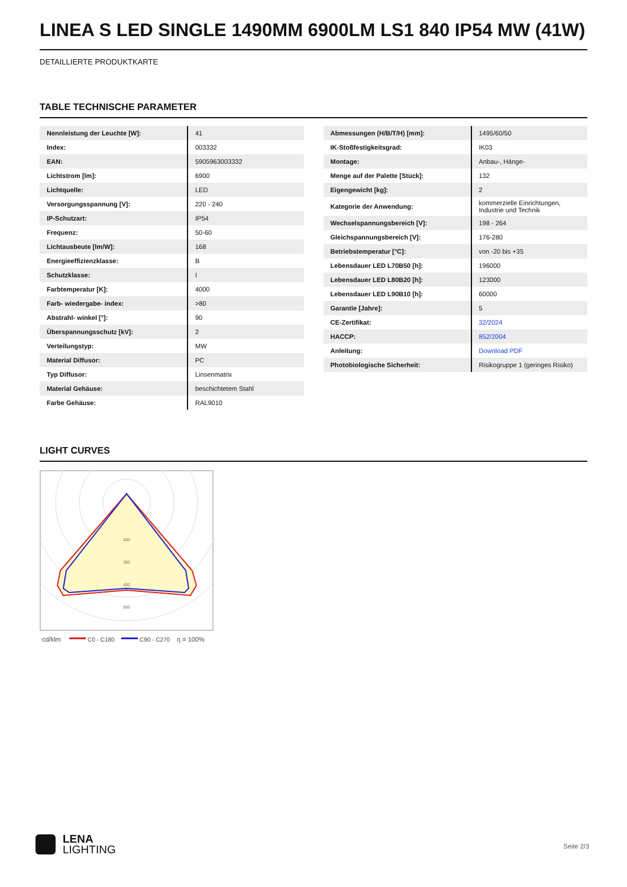LINEA S LED SINGLE 1490MM 6900LM LS1 840 IP54 MW (41W)
DETAILLIERTE PRODUKTKARTE
TABLE TECHNISCHE PARAMETER
| Nennleistung der Leuchte [W]: | 41 |
| Index: | 003332 |
| EAN: | 5905963003332 |
| Lichtstrom [lm]: | 6900 |
| Lichtquelle: | LED |
| Versorgungsspannung [V]: | 220 - 240 |
| IP-Schutzart: | IP54 |
| Frequenz: | 50-60 |
| Lichtausbeute [lm/W]: | 168 |
| Energieeffizienzklasse: | B |
| Schutzklasse: | I |
| Farbtemperatur [K]: | 4000 |
| Farb- wiedergabe- index: | >80 |
| Abstrahl- winkel [°]: | 90 |
| Überspannungsschutz [kV]: | 2 |
| Verteilungstyp: | MW |
| Material Diffusor: | PC |
| Typ Diffusor: | Linsenmatrix |
| Material Gehäuse: | beschichtetem Stahl |
| Farbe Gehäuse: | RAL9010 |
| Abmessungen (H/B/T/H) [mm]: | 1495/60/50 |
| IK-Stoßfestigkeitsgrad: | IK03 |
| Montage: | Anbau-, Hänge- |
| Menge auf der Palette [Stück]: | 132 |
| Eigengewicht [kg]: | 2 |
| Kategorie der Anwendung: | kommerzielle Einrichtungen, Industrie und Technik |
| Wechselspannungsbereich [V]: | 198 - 264 |
| Gleichspannungsbereich [V]: | 176-280 |
| Betriebstemperatur [°C]: | von -20 bis +35 |
| Lebensdauer LED L70B50 [h]: | 196000 |
| Lebensdauer LED L80B20 [h]: | 123000 |
| Lebensdauer LED L90B10 [h]: | 60000 |
| Garantie [Jahre]: | 5 |
| CE-Zertifikat: | 32/2024 |
| HACCP: | 852/2004 |
| Anleitung: | Download PDF |
| Photobiologische Sicherheit: | Risikogruppe 1 (geringes Risiko) |
LIGHT CURVES
200
300
400
500
cd/klm
C0 - C180
C90 - C270
η = 100%
LENA
LIGHTING
Seite 2/3